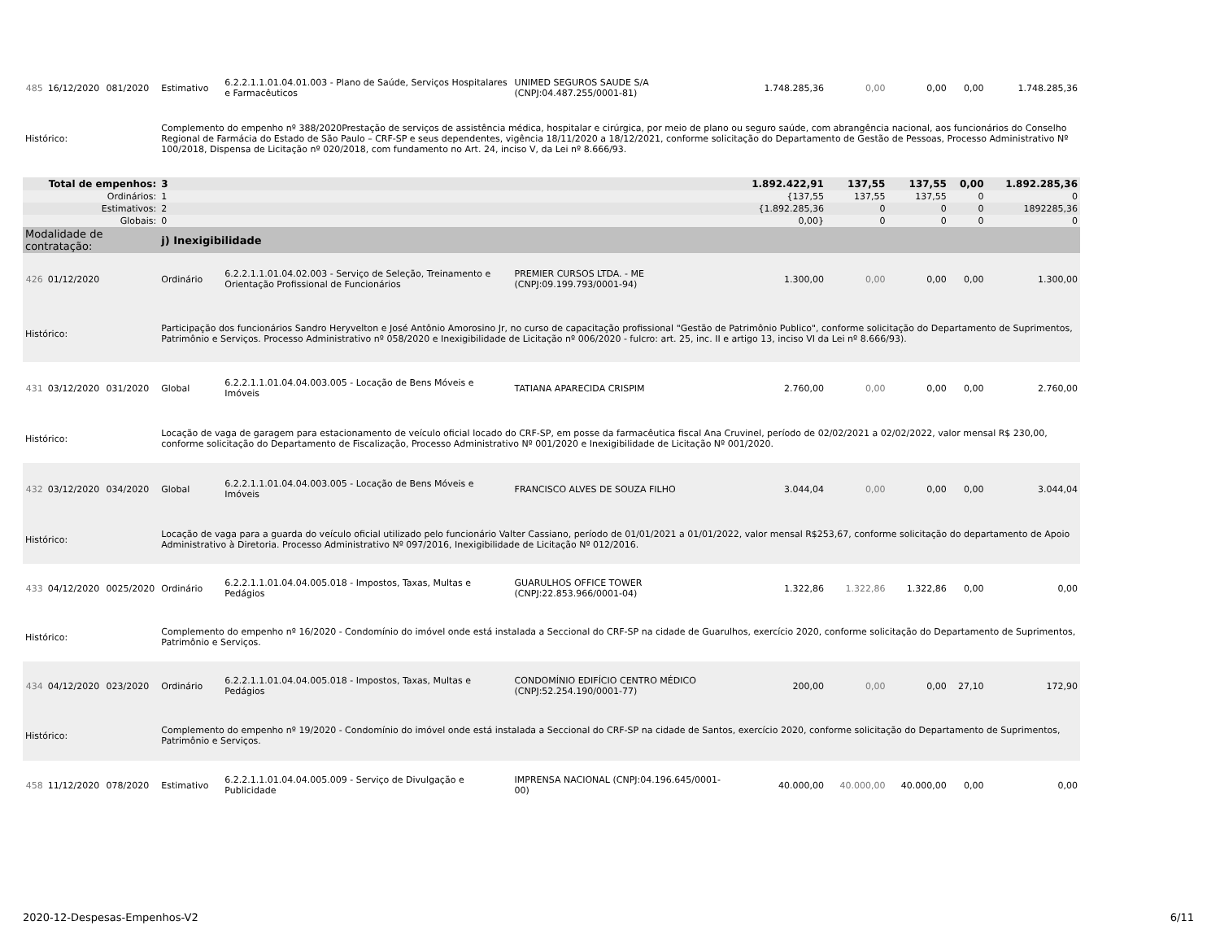| 485 | 16/12/2020 | 081/2020 | Estimativo | 6.2.2.1.1.01.04.01.003 - Plano de Saúde, Serviços Hospitalares e Farmacêuticos | UNIMED SEGUROS SAUDE S/A (CNPJ:04.487.255/0001-81) | 1.748.285,36 | 0,00 | 0,00 | 0,00 | 1.748.285,36 |
| Histórico: | | | Complemento do empenho nº 388/2020Prestação de serviços de assistência médica, hospitalar e cirúrgica, por meio de plano ou seguro saúde, com abrangência nacional, aos funcionários do Conselho Regional de Farmácia do Estado de São Paulo – CRF-SP e seus dependentes, vigência 18/11/2020 a 18/12/2021, conforme solicitação do Departamento de Gestão de Pessoas, Processo Administrativo Nº 100/2018, Dispensa de Licitação nº 020/2018, com fundamento no Art. 24, inciso V, da Lei nº 8.666/93. | | | | | | | |
| Total de empenhos: | | | 3 | | | 1.892.422,91 | 137,55 | 137,55 | 0,00 | 1.892.285,36 |
| Ordinários: | | | 1 | | | {137,55 | 137,55 | 137,55 | 0 | 0 |
| Estimativos: | | | 2 | | | {1.892.285,36 | 0 | 0 | 0 | 1892285,36 |
| Globais: | | | 0 | | | 0,00} | 0 | 0 | 0 | 0 |
| Modalidade de contratação: | | | j) Inexigibilidade | | | | | | | |
| 426 | 01/12/2020 | | Ordinário | 6.2.2.1.1.01.04.02.003 - Serviço de Seleção, Treinamento e Orientação Profissional de Funcionários | PREMIER CURSOS LTDA. - ME (CNPJ:09.199.793/0001-94) | 1.300,00 | 0,00 | 0,00 | 0,00 | 1.300,00 |
| Histórico: | | | Participação dos funcionários Sandro Heryvelton e José Antônio Amorosino Jr, no curso de capacitação profissional "Gestão de Patrimônio Publico", conforme solicitação do Departamento de Suprimentos, Patrimônio e Serviços. Processo Administrativo nº 058/2020 e Inexigibilidade de Licitação nº 006/2020 - fulcro: art. 25, inc. II e artigo 13, inciso VI da Lei nº 8.666/93). | | | | | | | |
| 431 | 03/12/2020 | 031/2020 | Global | 6.2.2.1.1.01.04.04.003.005 - Locação de Bens Móveis e Imóveis | TATIANA APARECIDA CRISPIM | 2.760,00 | 0,00 | 0,00 | 0,00 | 2.760,00 |
| Histórico: | | | Locação de vaga de garagem para estacionamento de veículo oficial locado do CRF-SP, em posse da farmacêutica fiscal Ana Cruvinel, período de 02/02/2021 a 02/02/2022, valor mensal R$ 230,00, conforme solicitação do Departamento de Fiscalização, Processo Administrativo Nº 001/2020 e Inexigibilidade de Licitação Nº 001/2020. | | | | | | | |
| 432 | 03/12/2020 | 034/2020 | Global | 6.2.2.1.1.01.04.04.003.005 - Locação de Bens Móveis e Imóveis | FRANCISCO ALVES DE SOUZA FILHO | 3.044,04 | 0,00 | 0,00 | 0,00 | 3.044,04 |
| Histórico: | | | Locação de vaga para a guarda do veículo oficial utilizado pelo funcionário Valter Cassiano, período de 01/01/2021 a 01/01/2022, valor mensal R$253,67, conforme solicitação do departamento de Apoio Administrativo à Diretoria. Processo Administrativo Nº 097/2016, Inexigibilidade de Licitação Nº 012/2016. | | | | | | | |
| 433 | 04/12/2020 | 0025/2020 | Ordinário | 6.2.2.1.1.01.04.04.005.018 - Impostos, Taxas, Multas e Pedágios | GUARULHOS OFFICE TOWER (CNPJ:22.853.966/0001-04) | 1.322,86 | 1.322,86 | 1.322,86 | 0,00 | 0,00 |
| Histórico: | | | Complemento do empenho nº 16/2020 - Condomínio do imóvel onde está instalada a Seccional do CRF-SP na cidade de Guarulhos, exercício 2020, conforme solicitação do Departamento de Suprimentos, Patrimônio e Serviços. | | | | | | | |
| 434 | 04/12/2020 | 023/2020 | Ordinário | 6.2.2.1.1.01.04.04.005.018 - Impostos, Taxas, Multas e Pedágios | CONDOMÍNIO EDIFÍCIO CENTRO MÉDICO (CNPJ:52.254.190/0001-77) | 200,00 | 0,00 | 0,00 | 27,10 | 172,90 |
| Histórico: | | | Complemento do empenho nº 19/2020 - Condomínio do imóvel onde está instalada a Seccional do CRF-SP na cidade de Santos, exercício 2020, conforme solicitação do Departamento de Suprimentos, Patrimônio e Serviços. | | | | | | | |
| 458 | 11/12/2020 | 078/2020 | Estimativo | 6.2.2.1.1.01.04.04.005.009 - Serviço de Divulgação e Publicidade | IMPRENSA NACIONAL (CNPJ:04.196.645/0001-00) | 40.000,00 | 40.000,00 | 40.000,00 | 0,00 | 0,00 |
2020-12-Despesas-Empenhos-V2 6/11